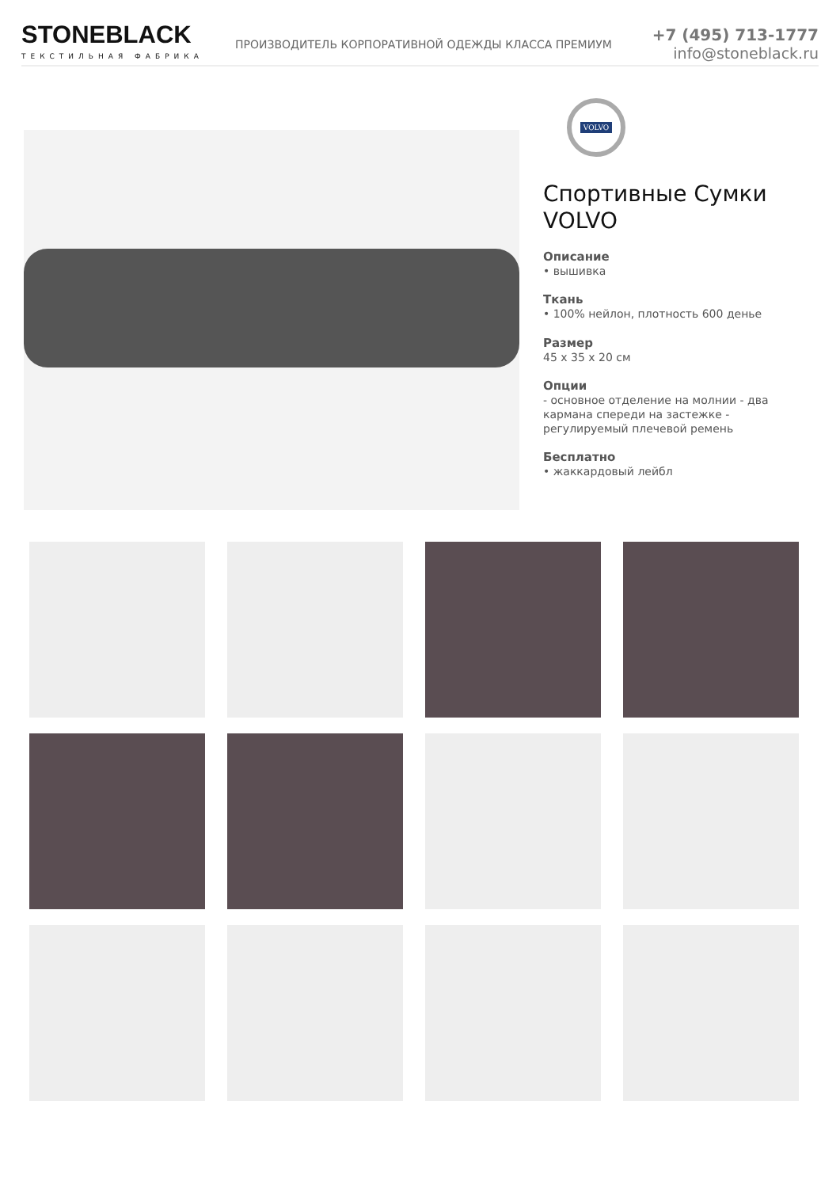STONEBLACK
ТЕКСТИЛЬНАЯ ФАБРИКА
ПРОИЗВОДИТЕЛЬ КОРПОРАТИВНОЙ ОДЕЖДЫ КЛАССА ПРЕМИУМ
+7 (495) 713-1777
info@stoneblack.ru
VOLVO
Спортивные Сумки VOLVO
Описание
• вышивка
Ткань
• 100% нейлон, плотность 600 денье
Размер
45 x 35 x 20 см
Опции
- основное отделение на молнии - два кармана спереди на застежке - регулируемый плечевой ремень
Бесплатно
• жаккардовый лейбл